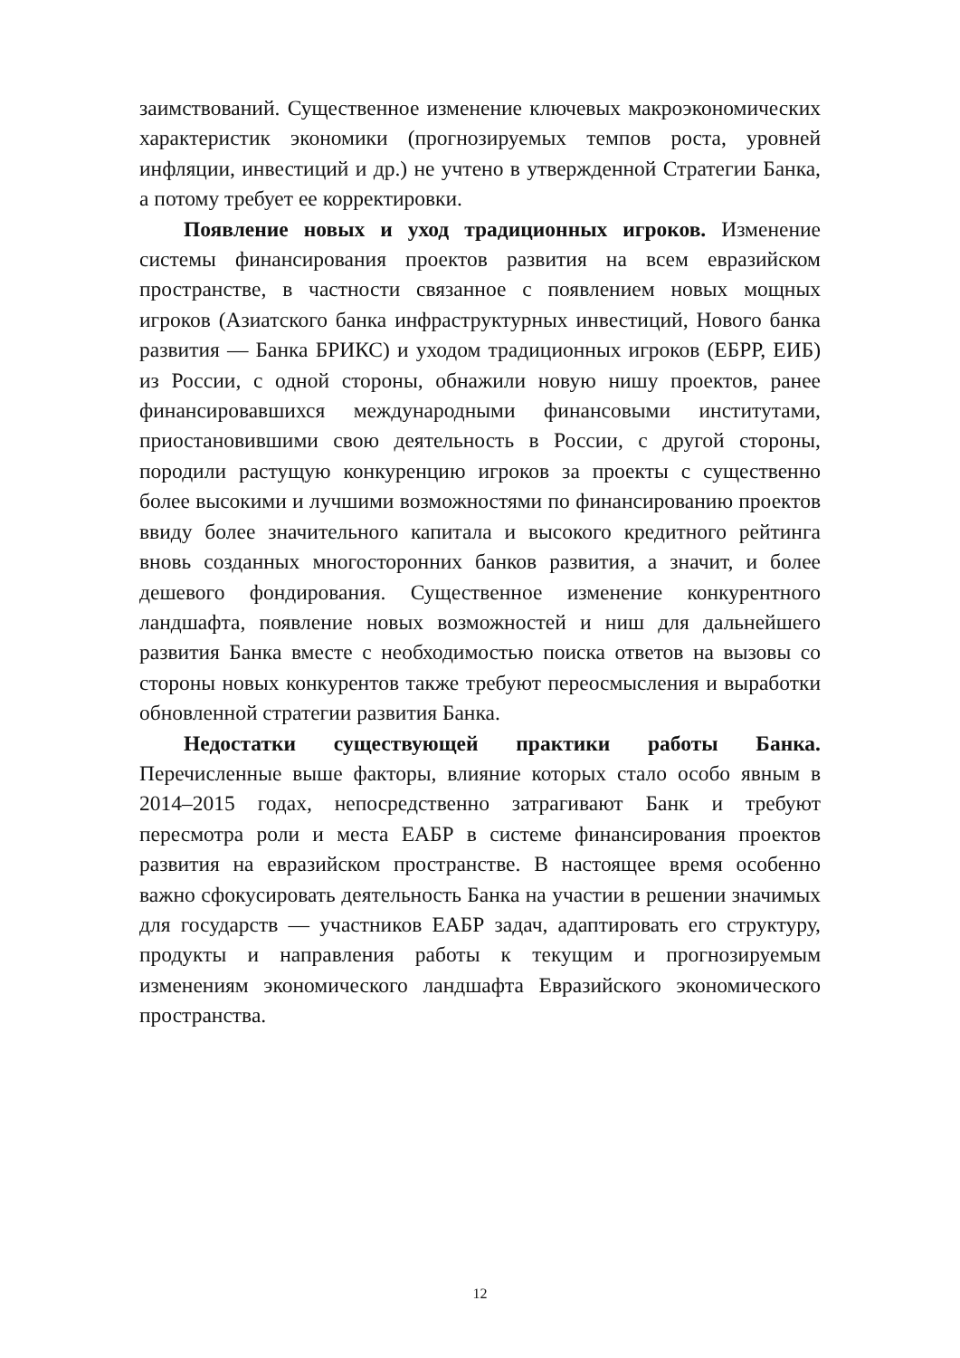заимствований. Существенное изменение ключевых макроэкономических характеристик экономики (прогнозируемых темпов роста, уровней инфляции, инвестиций и др.) не учтено в утвержденной Стратегии Банка, а потому требует ее корректировки.
Появление новых и уход традиционных игроков. Изменение системы финансирования проектов развития на всем евразийском пространстве, в частности связанное с появлением новых мощных игроков (Азиатского банка инфраструктурных инвестиций, Нового банка развития — Банка БРИКС) и уходом традиционных игроков (ЕБРР, ЕИБ) из России, с одной стороны, обнажили новую нишу проектов, ранее финансировавшихся международными финансовыми институтами, приостановившими свою деятельность в России, с другой стороны, породили растущую конкуренцию игроков за проекты с существенно более высокими и лучшими возможностями по финансированию проектов ввиду более значительного капитала и высокого кредитного рейтинга вновь созданных многосторонних банков развития, а значит, и более дешевого фондирования. Существенное изменение конкурентного ландшафта, появление новых возможностей и ниш для дальнейшего развития Банка вместе с необходимостью поиска ответов на вызовы со стороны новых конкурентов также требуют переосмысления и выработки обновленной стратегии развития Банка.
Недостатки существующей практики работы Банка. Перечисленные выше факторы, влияние которых стало особо явным в 2014–2015 годах, непосредственно затрагивают Банк и требуют пересмотра роли и места ЕАБР в системе финансирования проектов развития на евразийском пространстве. В настоящее время особенно важно сфокусировать деятельность Банка на участии в решении значимых для государств — участников ЕАБР задач, адаптировать его структуру, продукты и направления работы к текущим и прогнозируемым изменениям экономического ландшафта Евразийского экономического пространства.
12